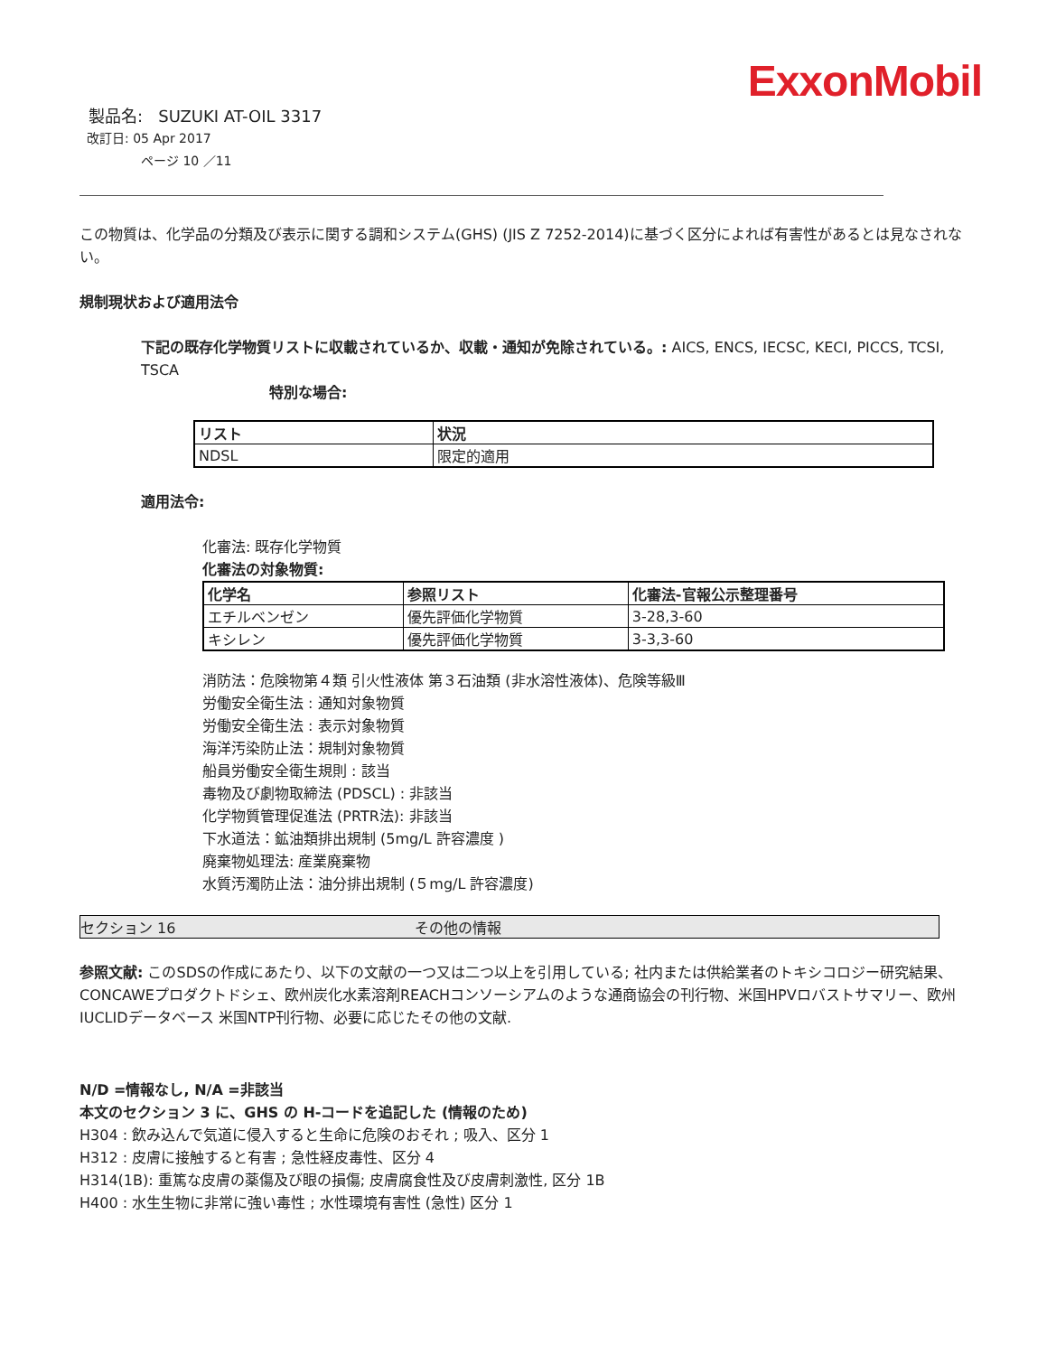ExxonMobil
製品名: SUZUKI AT-OIL 3317
改訂日: 05 Apr 2017
ページ 10 ／11
この物質は、化学品の分類及び表示に関する調和システム(GHS) (JIS Z 7252-2014)に基づく区分によれば有害性があるとは見なされない。
規制現状および適用法令
下記の既存化学物質リストに収載されているか、収載・通知が免除されている。: AICS, ENCS, IECSC, KECI, PICCS, TCSI, TSCA
特別な場合:
| リスト | 状況 |
| --- | --- |
| NDSL | 限定的適用 |
適用法令:
化審法: 既存化学物質
化審法の対象物質:
| 化学名 | 参照リスト | 化審法-官報公示整理番号 |
| --- | --- | --- |
| エチルベンゼン | 優先評価化学物質 | 3-28,3-60 |
| キシレン | 優先評価化学物質 | 3-3,3-60 |
消防法：危険物第４類 引火性液体 第３石油類 (非水溶性液体)、危険等級Ⅲ
労働安全衛生法 : 通知対象物質
労働安全衛生法 : 表示対象物質
海洋汚染防止法：規制対象物質
船員労働安全衛生規則 : 該当
毒物及び劇物取締法 (PDSCL) : 非該当
化学物質管理促進法 (PRTR法): 非該当
下水道法：鉱油類排出規制 (5mg/L 許容濃度 )
廃棄物処理法: 産業廃棄物
水質汚濁防止法：油分排出規制 (５mg/L 許容濃度)
セクション 16 その他の情報
参照文献: このSDSの作成にあたり、以下の文献の一つ又は二つ以上を引用している; 社内または供給業者のトキシコロジー研究結果、CONCAWEプロダクトドシェ、欧州炭化水素溶剤REACHコンソーシアムのような通商協会の刊行物、米国HPVロバストサマリー、欧州IUCLIDデータベース 米国NTP刊行物、必要に応じたその他の文献.
N/D =情報なし, N/A =非該当
本文のセクション 3 に、GHS の H-コードを追記した (情報のため)
H304 : 飲み込んで気道に侵入すると生命に危険のおそれ ; 吸入、区分 1
H312 : 皮膚に接触すると有害 ; 急性経皮毒性、区分 4
H314(1B): 重篤な皮膚の薬傷及び眼の損傷; 皮膚腐食性及び皮膚刺激性, 区分 1B
H400 : 水生生物に非常に強い毒性 ; 水性環境有害性 (急性) 区分 1